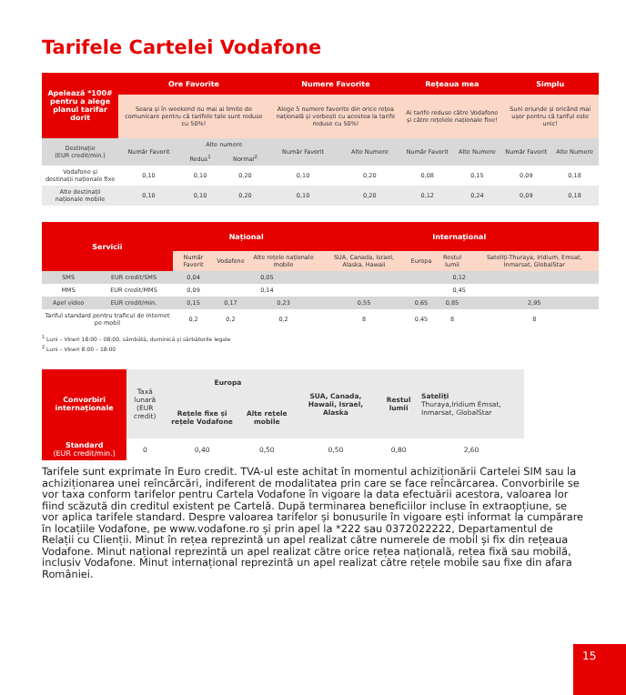Tarifele Cartelei Vodafone
| Apelează *100# pentru a alege planul tarifar dorit | Ore Favorite | | | Numere Favorite | | Rețeaua mea | | Simplu | |
| --- | --- | --- | --- | --- | --- | --- | --- | --- | --- |
| | Seara și în weekend nu mai ai limite de comunicare pentru cã tarifele tale sunt reduse cu 50%! | | | Alege 5 numere favorite din orice rețea națională și vorbești cu acestea la tarife reduse cu 50%! | | Ai tarife reduse către Vodafone și către rețelele naționale fixe! | | Suni oriunde și oricând mai ușor pentru că tariful este unic! | |
| Destinație (EUR credit/min.) | Număr Favorit | Alte numere | | Număr Favorit | Alte Numere | Număr Favorit | Alte Numere | Număr Favorit | Alte Numere |
| | | Redus<sup>1</sup> | Normal<sup>2</sup> | | | | | | |
| Vodafone și destinații naționale fixe | 0,10 | 0,10 | 0,20 | 0,10 | 0,20 | 0,08 | 0,15 | 0,09 | 0,18 |
| Alte destinații naționale mobile | 0,10 | 0,10 | 0,20 | 0,10 | 0,20 | 0,12 | 0,24 | 0,09 | 0,18 |
| Servicii | | Național | | | Internațional | | | |
| --- | --- | --- | --- | --- | --- | --- | --- | --- |
| | | Număr Favorit | Vodafone | Alte rețele naționale mobile | SUA, Canada, Israel, Alaska, Hawaii | Europa | Restul lumii | Sateliți-Thuraya, Iridium, Emsat, Inmarsat, GlobalStar |
| SMS | EUR credit/SMS | 0,04 | 0,05 | | 0,12 | | | |
| MMS | EUR credit/MMS | 0,09 | 0,14 | | 0,45 | | | |
| Apel video | EUR credit/min. | 0,15 | 0,17 | 0,23 | 0,55 | 0,65 | 0,85 | 2,95 |
| Tariful standard pentru traficul de Internet pe mobil | | 0,2 | 0,2 | 0,2 | 8 | 0,45 | 8 | 8 |
<sup>1</sup> Luni – Vineri 18:00 – 08:00, sâmbătă, duminică și sărbătorile legale
<sup>2</sup> Luni – Vineri 8:00 – 18:00
| Convorbiri internaționale | Taxă lunară (EUR credit) | Europa | | SUA, Canada, Hawaii, Israel, Alaska | Restul lumii | Sateliți Thuraya,Iridium Emsat, Inmarsat, GlobalStar |
| --- | --- | --- | --- | --- | --- | --- |
| | | Rețele fixe și rețele Vodafone | Alte rețele mobile | | | |
| Standard (EUR credit/min.) | 0 | 0,40 | 0,50 | 0,50 | 0,80 | 2,60 |
Tarifele sunt exprimate în Euro credit. TVA-ul este achitat în momentul achiziționării Cartelei SIM sau la achiziționarea unei reîncărcări, indiferent de modalitatea prin care se face reîncărcarea. Convorbirile se vor taxa conform tarifelor pentru Cartela Vodafone în vigoare la data efectuării acestora, valoarea lor fiind scăzută din creditul existent pe Cartelă. După terminarea beneficiilor incluse în extraopțiune, se vor aplica tarifele standard. Despre valoarea tarifelor și bonusurile în vigoare ești informat la cumpărare în locațiile Vodafone, pe www.vodafone.ro și prin apel la *222 sau 0372022222, Departamentul de Relații cu Clienții. Minut în rețea reprezintă un apel realizat către numerele de mobil și fix din rețeaua Vodafone. Minut național reprezintă un apel realizat către orice rețea națională, rețea fixă sau mobilă, inclusiv Vodafone. Minut internațional reprezintă un apel realizat către rețele mobile sau fixe din afara României.
15